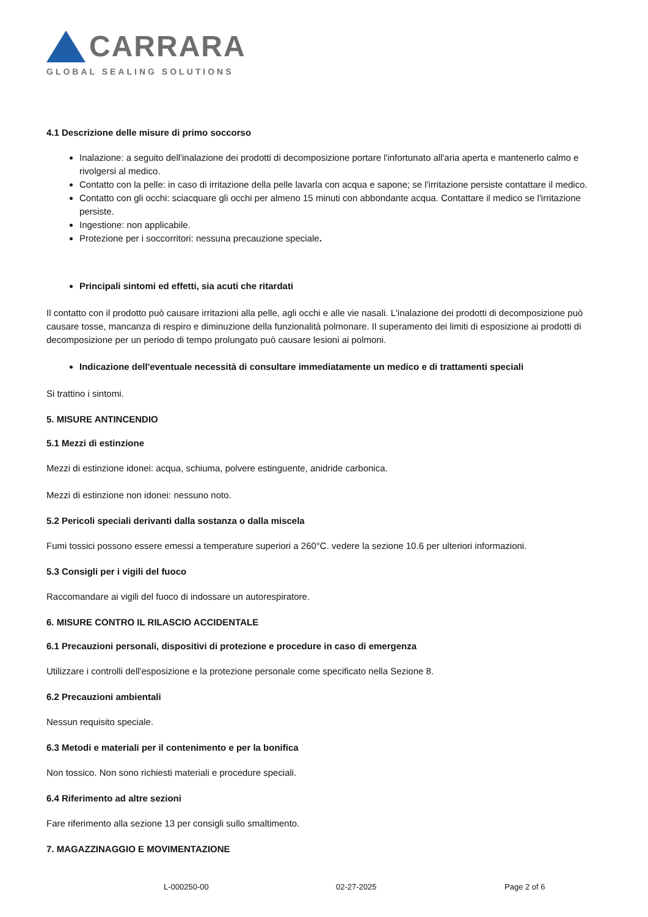CARRARA
GLOBAL SEALING SOLUTIONS
4.1 Descrizione delle misure di primo soccorso
Inalazione: a seguito dell'inalazione dei prodotti di decomposizione portare l'infortunato all'aria aperta e mantenerlo calmo e rivolgersi al medico.
Contatto con la pelle: in caso di irritazione della pelle lavarla con acqua e sapone; se l'irritazione persiste contattare il medico.
Contatto con gli occhi: sciacquare gli occhi per almeno 15 minuti con abbondante acqua. Contattare il medico se l'irritazione persiste.
Ingestione: non applicabile.
Protezione per i soccorritori: nessuna precauzione speciale.
Principali sintomi ed effetti, sia acuti che ritardati
Il contatto con il prodotto può causare irritazioni alla pelle, agli occhi e alle vie nasali. L'inalazione dei prodotti di decomposizione può causare tosse, mancanza di respiro e diminuzione della funzionalità polmonare. Il superamento dei limiti di esposizione ai prodotti di decomposizione per un periodo di tempo prolungato può causare lesioni ai polmoni.
Indicazione dell'eventuale necessità di consultare immediatamente un medico e di trattamenti speciali
Si trattino i sintomi.
5. MISURE ANTINCENDIO
5.1 Mezzi di estinzione
Mezzi di estinzione idonei: acqua, schiuma, polvere estinguente, anidride carbonica.
Mezzi di estinzione non idonei: nessuno noto.
5.2 Pericoli speciali derivanti dalla sostanza o dalla miscela
Fumi tossici possono essere emessi a temperature superiori a 260°C. vedere la sezione 10.6 per ulteriori informazioni.
5.3 Consigli per i vigili del fuoco
Raccomandare ai vigili del fuoco di indossare un autorespiratore.
6. MISURE CONTRO IL RILASCIO ACCIDENTALE
6.1 Precauzioni personali, dispositivi di protezione e procedure in caso di emergenza
Utilizzare i controlli dell'esposizione e la protezione personale come specificato nella Sezione 8.
6.2 Precauzioni ambientali
Nessun requisito speciale.
6.3 Metodi e materiali per il contenimento e per la bonifica
Non tossico. Non sono richiesti materiali e procedure speciali.
6.4 Riferimento ad altre sezioni
Fare riferimento alla sezione 13 per consigli sullo smaltimento.
7. MAGAZZINAGGIO E MOVIMENTAZIONE
L-000250-00 02-27-2025 Page 2 of 6